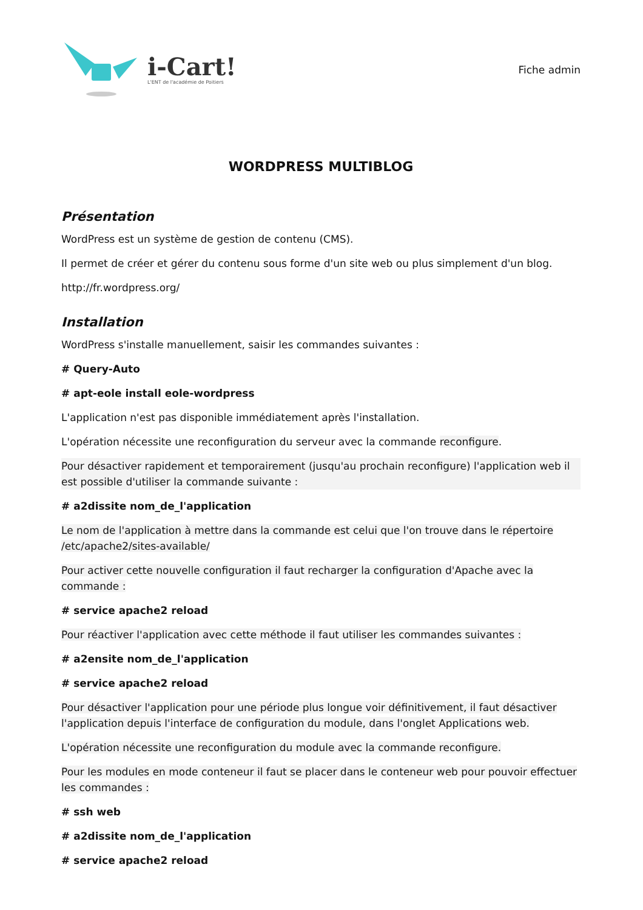i-Cart!
L'ENT de l'académie de Poitiers
Fiche admin
WORDPRESS MULTIBLOG
Présentation
WordPress est un système de gestion de contenu (CMS).
Il permet de créer et gérer du contenu sous forme d'un site web ou plus simplement d'un blog.
http://fr.wordpress.org/
Installation
WordPress s'installe manuellement, saisir les commandes suivantes :
# Query-Auto
# apt-eole install eole-wordpress
L'application n'est pas disponible immédiatement après l'installation.
L'opération nécessite une reconfiguration du serveur avec la commande reconfigure.
Pour désactiver rapidement et temporairement (jusqu'au prochain reconfigure) l'application web il est possible d'utiliser la commande suivante :
# a2dissite nom_de_l'application
Le nom de l'application à mettre dans la commande est celui que l'on trouve dans le répertoire /etc/apache2/sites-available/
Pour activer cette nouvelle configuration il faut recharger la configuration d'Apache avec la commande :
# service apache2 reload
Pour réactiver l'application avec cette méthode il faut utiliser les commandes suivantes :
# a2ensite nom_de_l'application
# service apache2 reload
Pour désactiver l'application pour une période plus longue voir définitivement, il faut désactiver l'application depuis l'interface de configuration du module, dans l'onglet Applications web.
L'opération nécessite une reconfiguration du module avec la commande reconfigure.
Pour les modules en mode conteneur il faut se placer dans le conteneur web pour pouvoir effectuer les commandes :
# ssh web
# a2dissite nom_de_l'application
# service apache2 reload